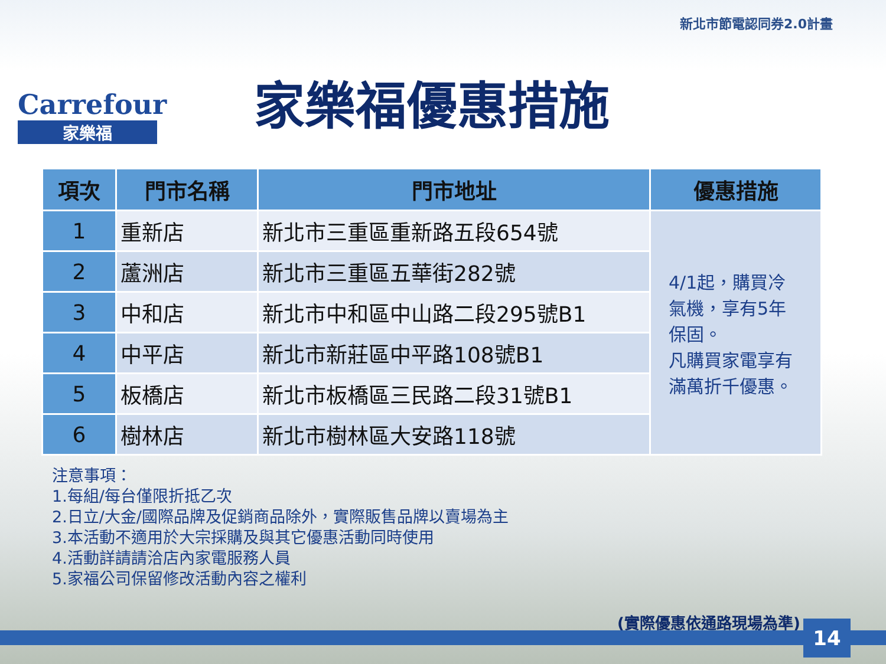Carrefour
家樂福
新北市節電認同券2.0計畫
家樂福優惠措施
| 項次 | 門市名稱 | 門市地址 | 優惠措施 |
| --- | --- | --- | --- |
| 1 | 重新店 | 新北市三重區重新路五段654號 | 4/1起，購買冷氣機，享有5年保固。 凡購買家電享有滿萬折千優惠。 |
| 2 | 蘆洲店 | 新北市三重區五華街282號 | |
| 3 | 中和店 | 新北市中和區中山路二段295號B1 | |
| 4 | 中平店 | 新北市新莊區中平路108號B1 | |
| 5 | 板橋店 | 新北市板橋區三民路二段31號B1 | |
| 6 | 樹林店 | 新北市樹林區大安路118號 | |
注意事項：
1.每組/每台僅限折抵乙次
2.日立/大金/國際品牌及促銷商品除外，實際販售品牌以賣場為主
3.本活動不適用於大宗採購及與其它優惠活動同時使用
4.活動詳請請洽店內家電服務人員
5.家福公司保留修改活動內容之權利
(實際優惠依通路現場為準) 14